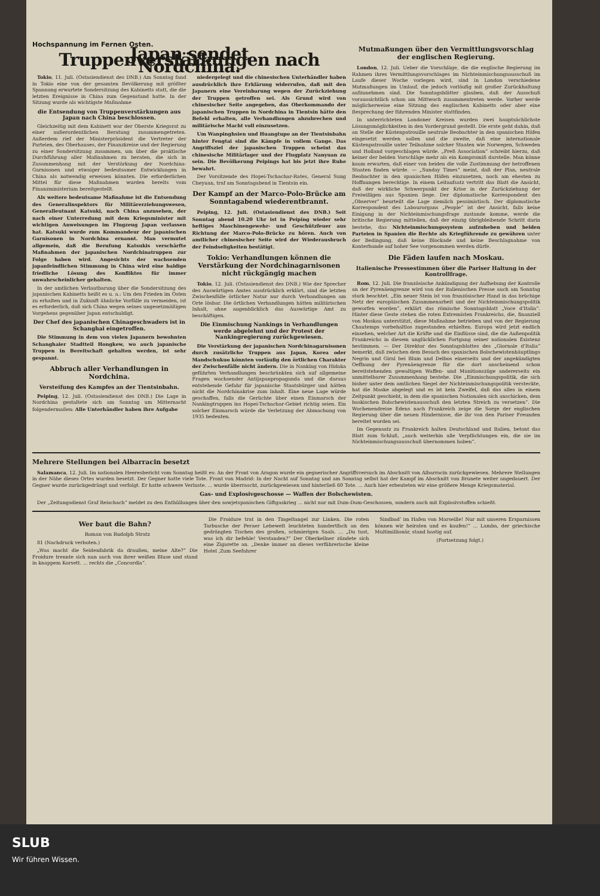Hochspannung im Fernen Osten.
Japan sendet Truppenverstärkungen nach Nordchina.
Tokio, 11. Juli. (Ostasiendienst des DNB.) Am Sonntag fand in Tokio eine von der gesamten Bevölkerung mit größter Spannung erwartete Sondersitzung des Kabinetts statt, die die letzten Ereignisse in China zum Gegenstand hatte. In der Sitzung wurde als wichtigste Maßnahme
die Entsendung von Truppenverstärkungen aus Japan nach China beschlossen.
Gleichzeitig mit dem Kabinett war der Oberste Kriegsrat zu einer außerordentlichen Beratung zusammengetreten. Außerdem rief der Ministerpräsident die Vertreter der Parteien, des Oberhauses, der Finanzkreise und der Regierung zu einer Sondersitzung zusammen, um über die praktische Durchführung aller Maßnahmen zu beraten, die sich in Zusammenhang mit der Verstärkung der Nordchina-Garnisonen und etwaiger bedeutsamer Entwicklungen in China als notwendig erweisen könnten. Die erforderlichen Mittel für diese Maßnahmen wurden bereits vom Finanzministerium bereitgestellt.
Als weitere bedeutsame Maßnahme ist die Entsendung des Generalinspektors für Militärerziehungswesen, Generalleutnant Katsuki, nach China anzusehen, der nach einer Unterredung mit dem Kriegsminister mit wichtigen Anweisungen im Flugzeug Japan verlassen hat. Katsuki wurde zum Kommandeur der japanischen Garnisonen in Nordchina ernannt. Man vermutet allgemein, daß die Berufung Katsukis verschärfte Maßnahmen der japanischen Nordchinatruppen zur Folge haben wird. Angesichts der wachsenden japanfeindlichen Stimmung in China wird eine baldige friedliche Lösung des Konfliktes für immer unwahrscheinlicher gehalten.
In der amtlichen Verlautbarung über die Sondersitzung des japanischen Kabinetts heißt es u. a.: Um den Frieden im Osten zu erhalten und in Zukunft ähnliche Vorfälle zu vermeiden, ist es erforderlich, daß sich China wegen seines ungesetzmäßigen Vorgehens gegenüber Japan entschuldigt.
Der Chef des japanischen Chinageschwaders ist in Schanghai eingetroffen.
Die Stimmung in dem von vielen Japanern bewohnten Schanghaier Stadtteil Hongkew, wo auch japanische Truppen in Bereitschaft gehalten werden, ist sehr gespannt.
Abbruch aller Verhandlungen in Nordchina.
Versteifung des Kampfes an der Tientsinbahn.
Peiping, 12. Juli. (Ostasiendienst des DNB.) Die Lage in Nordchina gestaltete sich am Sonntag um Mitternacht folgendermaßen: Alle Unterhändler haben ihre Aufgabe
niedergelegt und die chinesischen Unterhändler haben ausdrücklich ihre Erklärung widerrufen, daß mit den Japanern eine Vereinbarung wegen der Zurückziehung der Truppen getroffen sei. Als Grund wird von chinesischer Seite angegeben, das Oberkommando der japanischen Truppen in Nordchina in Tientsin hätte den Befehl erhalten, alle Verhandlungen abzubrechen und militärische Macht voll einzusetzen.
Um Wanpinghsien und Huangtupo an der Tientsinbahn hinter Fengtai sind die Kämpfe in vollem Gange. Das Angriffsziel der japanischen Truppen scheint das chinesische Militärlager und der Flugplatz Nanyuan zu sein. Die Bevölkerung Peipings hat bis jetzt ihre Ruhe bewahrt.
Der Vorsitzende des Hopei-Tschachar-Rates, General Sung Cheyuan, traf am Sonntagabend in Tientsin ein.
Der Kampf an der Marco-Polo-Brücke am Sonntagabend wiederentbrannt.
Peiping, 12. Juli. (Ostasiendienst des DNB.) Seit Sonntag abend 10.20 Uhr ist in Peiping wieder sehr heftiges Maschinengewehr- und Geschützfeuer aus Richtung der Marco-Polo-Brücke zu hören. Auch von amtlicher chinesischer Seite wird der Wiederausbruch der Feindseligkeiten bestätigt.
Tokio: Verhandlungen können die Verstärkung der Nordchinagarnisonen nicht rückgängig machen
Tokio, 12. Juli. (Ostasiendienst des DNB.) Wie der Sprecher des Auswärtigen Amtes ausdrücklich erklärt, sind die letzten Zwischenfälle örtlicher Natur nur durch Verhandlungen am Orte lösbar. Die örtlichen Verhandlungen hätten militärischen Inhalt, ohne augenblicklich das Auswärtige Amt zu beschäftigen.
Die Einmischung Nankings in Verhandlungen werde abgelehnt und der Protest der Nankingregierung zurückgewiesen.
Die Verstärkung der japanischen Nordchinagarnisonen durch zusätzliche Truppen aus Japan, Korea oder Mandschukuo könnten vorläufig den örtlichen Charakter der Zwischenfälle nicht ändern. Die in Nanking von Hidaka geführten Verhandlungen beschränkten sich auf allgemeine Fragen wachsender Antijapanpropaganda und die daraus entstehende Gefahr für japanische Staatsbürger und hätten nicht die Nordchinakrise zum Inhalt. Eine neue Lage würde geschaffen, falls die Gerüchte über einen Einmarsch der Nankingtruppen ins Hopei-Tschachar-Gebiet richtig seien. Ein solcher Einmarsch würde die Verletzung der Abmachung von 1935 bedeuten.
Mutmaßungen über den Vermittlungsvorschlag der englischen Regierung.
London, 12. Juli. Ueber die Vorschläge, die die englische Regierung im Rahmen ihres Vermittlungsvorschlages im Nichteinmischungsausschuß im Laufe dieser Woche vorlegen wird, sind in London verschiedene Mutmaßungen im Umlauf, die jedoch vorläufig mit großer Zurückhaltung aufzunehmen sind. Die Sonntagsblätter glauben, daß der Ausschuß voraussichtlich schon am Mittwoch zusammentreten werde. Vorher werde möglicherweise eine Sitzung des englischen Kabinetts oder aber eine Besprechung der führenden Minister stattfinden.
In unterrichteten Londoner Kreisen wurden zwei hauptsächlichste Lösungsmöglichkeiten in den Vordergrund gestellt. Die erste geht dahin, daß an Stelle der Küstenpatrouille neutrale Beobachter in den spanischen Häfen eingesetzt werden sollen und die zweite, daß eine internationale Küstenpatrouille unter Teilnahme solcher Staaten wie Norwegen, Schweden und Holland vorgeschlagen würde. „Preß Association“ schreibt hierzu, daß keiner der beiden Vorschläge mehr als ein Kompromiß darstelle. Man könne kaum erwarten, daß einer von beiden die volle Zustimmung der betroffenen Staaten finden würde. — „Sunday Times“ meint, daß der Plan, neutrale Beobachter in den spanischen Häfen einzusetzen, noch am ehesten zu Hoffnungen berechtige. In einem Leitaufsatz vertritt das Blatt die Ansicht, daß der wirkliche Schwerpunkt der Krise in der Zurückziehung der Freiwilligen aus Spanien liege. Der diplomatische Korrespondent des „Observer“ beurteilt die Lage ziemlich pessimistisch. Der diplomatische Korrespondent des Labourorgans „People“ ist der Ansicht, falls keine Einigung in der Nichteinmischungsfrage zustande komme, werde die britische Regierung mitteilen, daß der einzig übrigbleibende Schritt darin bestehe, das Nichteinmischungssystem aufzuheben und beiden Parteien in Spanien die Rechte als Kriegführende zu gewähren unter der Bedingung, daß keine Blockade und keine Beschlagnahme von Konterbande auf hoher See vorgenommen werden dürfe.
Die Fäden laufen nach Moskau.
Italienische Pressestimmen über die Pariser Haltung in der Kontrollfrage.
Rom, 12. Juli. Die französische Ankündigung der Aufhebung der Kontrolle an der Pyrenäengrenze wird von der italienischen Presse auch am Sonntag stark beachtet. „Ein neuer Stein ist von französischer Hand in das brüchige Netz der europäischen Zusammenarbeit und der Nichteinmischungspolitik geworfen worden“, erklärt das römische Sonntagsblatt „Voce d'Italia“. Hinter diese Geste stehen die roten Extremisten Frankreichs, die, finanziell von Moskau unterstützt, diese Maßnahme betrieben und von der Regierung Chautemps vorbehaltlos zugestanden erhielten. Europa wird jetzt endlich einsehen, welcher Art die Kräfte und die Einflüsse sind, die die Außenpolitik Frankreichs in diesem unglücklichen Fortgang seiner nationalen Existenz bestimmen. — Der Direktor des Sonntagsblattes des „Giornale d'Italia“ bemerkt, daß zwischen dem Besuch des spanischen Bolschewistenhäuptlings Negrin und Giral bei Blum und Delbos einerseits und der angekündigten Oeffnung der Pyrenäengrenze für die dort anscheinend schon bereitstehenden gewaltigen Waffen- und Munitionszüge andererseits ein unmittelbarer Zusammenhang bestehe. Die „Einmischungspolitik, die sich bisher unter dem amtlichen Siegel der Nichteinmischungspolitik versteckte, hat die Maske abgelegt und es ist kein Zweifel, daß das alles in einem Zeitpunkt geschieht, in dem die spanischen Nationalen sich anschicken, dem baskischen Bolschewistenausschuß den letzten Streich zu versetzen“. Die Wochenendreise Edens nach Frankreich zeige die Sorge der englischen Regierung über die neuen Hindernisse, die ihr von den Pariser Freunden bereitet worden sei.
Im Gegensatz zu Frankreich halten Deutschland und Italien, betont das Blatt zum Schluß, „auch weiterhin alle Verpflichtungen ein, die sie im Nichteinmischungsausschuß übernommen haben“.
Mehrere Stellungen bei Albarracin besetzt
Salamanca, 12. Juli. Im nationalen Heeresbericht vom Sonntag heißt es: An der Front von Aragon wurde ein gegnerischer Angriffsversuch im Abschnitt von Albarracin zurückgewiesen. Mehrere Stellungen in der Nähe dieses Ortes wurden besetzt. Der Gegner hatte viele Tote. Front von Madrid: In der Nacht auf Sonntag und am Sonntag selbst hat der Kampf im Abschnitt von Brunete weiter angedauert. Der Gegner wurde zurückgedrängt und verfolgt. Er hatte schwere Verluste. ... wurde überrascht, zurückgewiesen und hinterließ 60 Tote. ... Auch hier erbeuteten wir eine größere Menge Kriegsmaterial.
Gas- und Explosivgeschosse — Waffen der Bolschewisten.
Der „Zeitungsdienst Graf Reischach“ meldet zu den Enthüllungen über den sowjetspanischen Giftgaskrieg ... nicht nur mit Dum-Dum-Geschossen, sondern auch mit Explosivstoffen schießt.
Wer baut die Bahn?
Roman von Rudolph Stratz
81 (Nachdruck verboten.)
„Was macht die Seidenfabrik da draußen, meine Alte?“ Die Froidure trennte sich nun auch von ihrer weißen Bluse und stand in knappem Korsett. ... rechts die „Concordia“.
Die Froidure trat in den Tingeltangel zur Linken. Die roten Tarbusche der Peraer Lebewelt leuchteten hundertfach an den gedrängten Tischen des großen, schmierigen Saals. ... „Du tust, was ich dir befehle! Verstanden?“ Der Oberkellner zündete sich eine Zigarette an. „Denke immer an dieses verführerische kleine Hotel ‚Zum Seefahrer
Sindbad‘ im Hafen von Marseille! Nur mit unseren Ersparnissen können wir heiraten und es kaufen!“ ... Lamba, der griechische Multimillionär, stand hastig auf.
(Fortsetzung folgt.)
SLUB
Wir führen Wissen.